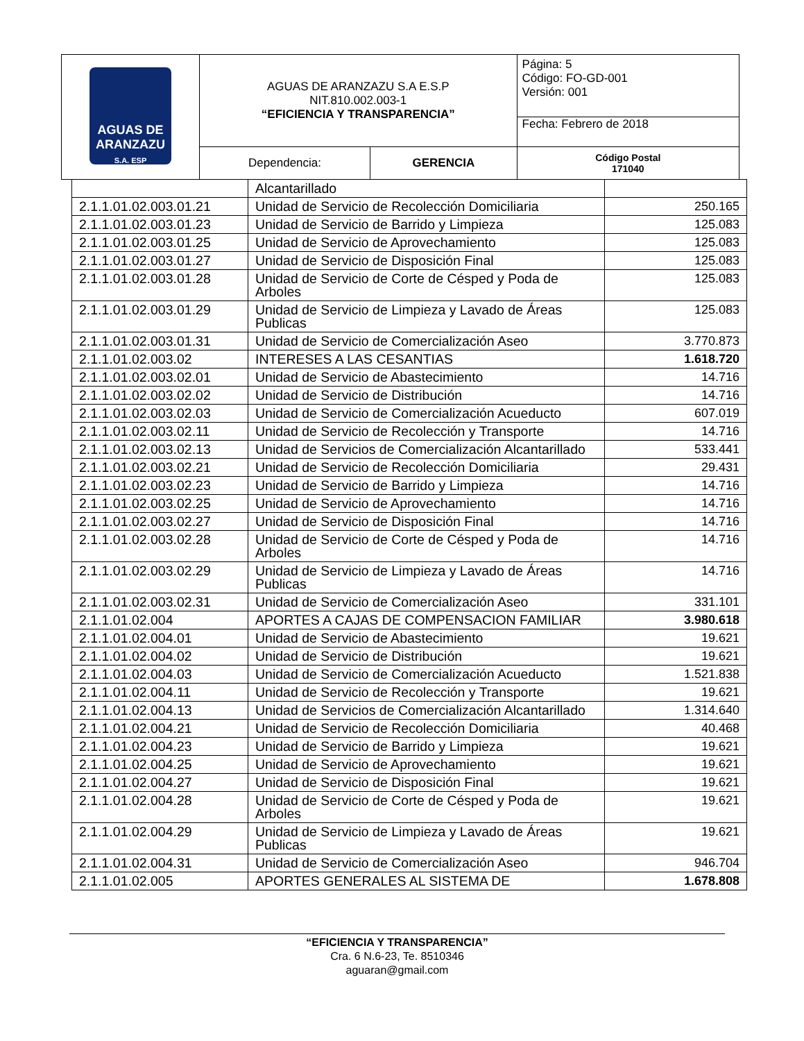| AGUAS DE ARANZAZU S.A. ESP | AGUAS DE ARANZAZU S.A E.S.P NIT.810.002.003-1 “EFICIENCIA Y TRANSPARENCIA” | | Página: 5 Código: FO-GD-001 Versión: 001 |
| | | | Fecha: Febrero de 2018 |
| | Dependencia: | GERENCIA | Código Postal 171040 |
| | Alcantarillado | |
| 2.1.1.01.02.003.01.21 | Unidad de Servicio de Recolección Domiciliaria | 250.165 |
| 2.1.1.01.02.003.01.23 | Unidad de Servicio de Barrido y Limpieza | 125.083 |
| 2.1.1.01.02.003.01.25 | Unidad de Servicio de Aprovechamiento | 125.083 |
| 2.1.1.01.02.003.01.27 | Unidad de Servicio de Disposición Final | 125.083 |
| 2.1.1.01.02.003.01.28 | Unidad de Servicio de Corte de Césped y Poda de Arboles | 125.083 |
| 2.1.1.01.02.003.01.29 | Unidad de Servicio de Limpieza y Lavado de Áreas Publicas | 125.083 |
| 2.1.1.01.02.003.01.31 | Unidad de Servicio de Comercialización Aseo | 3.770.873 |
| 2.1.1.01.02.003.02 | INTERESES A LAS CESANTIAS | 1.618.720 |
| 2.1.1.01.02.003.02.01 | Unidad de Servicio de Abastecimiento | 14.716 |
| 2.1.1.01.02.003.02.02 | Unidad de Servicio de Distribución | 14.716 |
| 2.1.1.01.02.003.02.03 | Unidad de Servicio de Comercialización Acueducto | 607.019 |
| 2.1.1.01.02.003.02.11 | Unidad de Servicio de Recolección y Transporte | 14.716 |
| 2.1.1.01.02.003.02.13 | Unidad de Servicios de Comercialización Alcantarillado | 533.441 |
| 2.1.1.01.02.003.02.21 | Unidad de Servicio de Recolección Domiciliaria | 29.431 |
| 2.1.1.01.02.003.02.23 | Unidad de Servicio de Barrido y Limpieza | 14.716 |
| 2.1.1.01.02.003.02.25 | Unidad de Servicio de Aprovechamiento | 14.716 |
| 2.1.1.01.02.003.02.27 | Unidad de Servicio de Disposición Final | 14.716 |
| 2.1.1.01.02.003.02.28 | Unidad de Servicio de Corte de Césped y Poda de Arboles | 14.716 |
| 2.1.1.01.02.003.02.29 | Unidad de Servicio de Limpieza y Lavado de Áreas Publicas | 14.716 |
| 2.1.1.01.02.003.02.31 | Unidad de Servicio de Comercialización Aseo | 331.101 |
| 2.1.1.01.02.004 | APORTES A CAJAS DE COMPENSACION FAMILIAR | 3.980.618 |
| 2.1.1.01.02.004.01 | Unidad de Servicio de Abastecimiento | 19.621 |
| 2.1.1.01.02.004.02 | Unidad de Servicio de Distribución | 19.621 |
| 2.1.1.01.02.004.03 | Unidad de Servicio de Comercialización Acueducto | 1.521.838 |
| 2.1.1.01.02.004.11 | Unidad de Servicio de Recolección y Transporte | 19.621 |
| 2.1.1.01.02.004.13 | Unidad de Servicios de Comercialización Alcantarillado | 1.314.640 |
| 2.1.1.01.02.004.21 | Unidad de Servicio de Recolección Domiciliaria | 40.468 |
| 2.1.1.01.02.004.23 | Unidad de Servicio de Barrido y Limpieza | 19.621 |
| 2.1.1.01.02.004.25 | Unidad de Servicio de Aprovechamiento | 19.621 |
| 2.1.1.01.02.004.27 | Unidad de Servicio de Disposición Final | 19.621 |
| 2.1.1.01.02.004.28 | Unidad de Servicio de Corte de Césped y Poda de Arboles | 19.621 |
| 2.1.1.01.02.004.29 | Unidad de Servicio de Limpieza y Lavado de Áreas Publicas | 19.621 |
| 2.1.1.01.02.004.31 | Unidad de Servicio de Comercialización Aseo | 946.704 |
| 2.1.1.01.02.005 | APORTES GENERALES AL SISTEMA DE | 1.678.808 |
“EFICIENCIA Y TRANSPARENCIA”
Cra. 6 N.6-23, Te. 8510346
aguaran@gmail.com